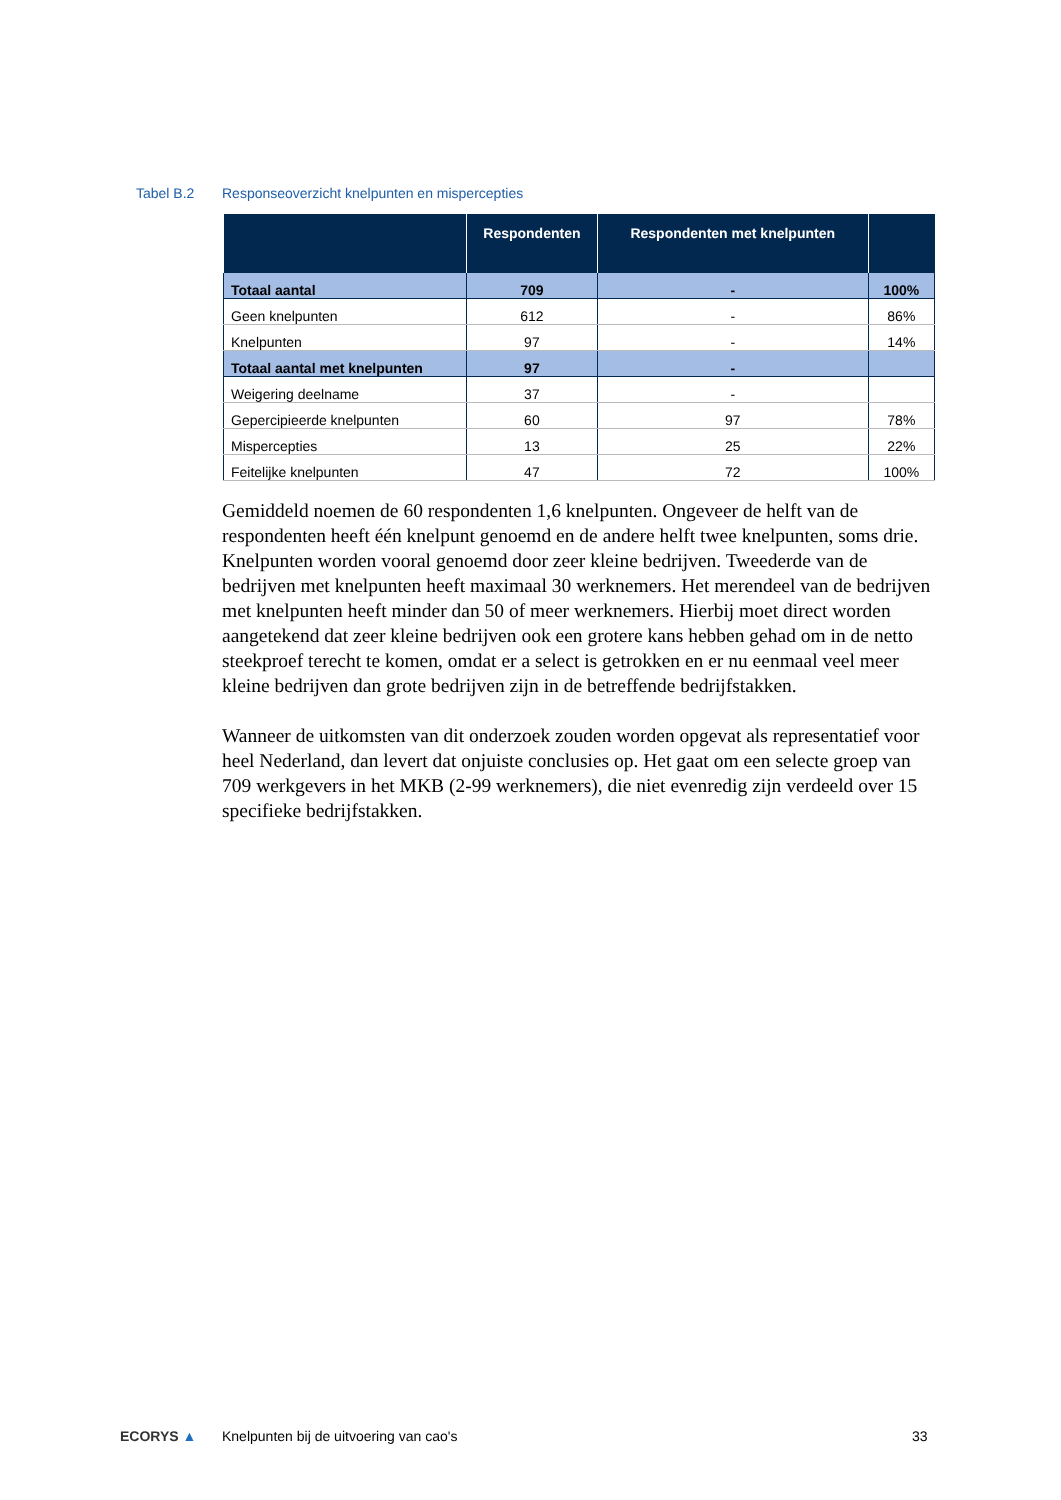Tabel B.2 Responseoverzicht knelpunten en mispercepties
| | Respondenten | Respondenten met knelpunten | |
| --- | --- | --- | --- |
| Totaal aantal | 709 | - | 100% |
| Geen knelpunten | 612 | - | 86% |
| Knelpunten | 97 | - | 14% |
| Totaal aantal met knelpunten | 97 | - | |
| Weigering deelname | 37 | - | |
| Gepercipieerde knelpunten | 60 | 97 | 78% |
| Mispercepties | 13 | 25 | 22% |
| Feitelijke knelpunten | 47 | 72 | 100% |
Gemiddeld noemen de 60 respondenten 1,6 knelpunten. Ongeveer de helft van de respondenten heeft één knelpunt genoemd en de andere helft twee knelpunten, soms drie. Knelpunten worden vooral genoemd door zeer kleine bedrijven. Tweederde van de bedrijven met knelpunten heeft maximaal 30 werknemers. Het merendeel van de bedrijven met knelpunten heeft minder dan 50 of meer werknemers. Hierbij moet direct worden aangetekend dat zeer kleine bedrijven ook een grotere kans hebben gehad om in de netto steekproef terecht te komen, omdat er a select is getrokken en er nu eenmaal veel meer kleine bedrijven dan grote bedrijven zijn in de betreffende bedrijfstakken.
Wanneer de uitkomsten van dit onderzoek zouden worden opgevat als representatief voor heel Nederland, dan levert dat onjuiste conclusies op. Het gaat om een selecte groep van 709 werkgevers in het MKB (2-99 werknemers), die niet evenredig zijn verdeeld over 15 specifieke bedrijfstakken.
ECORYS ▲ Knelpunten bij de uitvoering van cao's 33